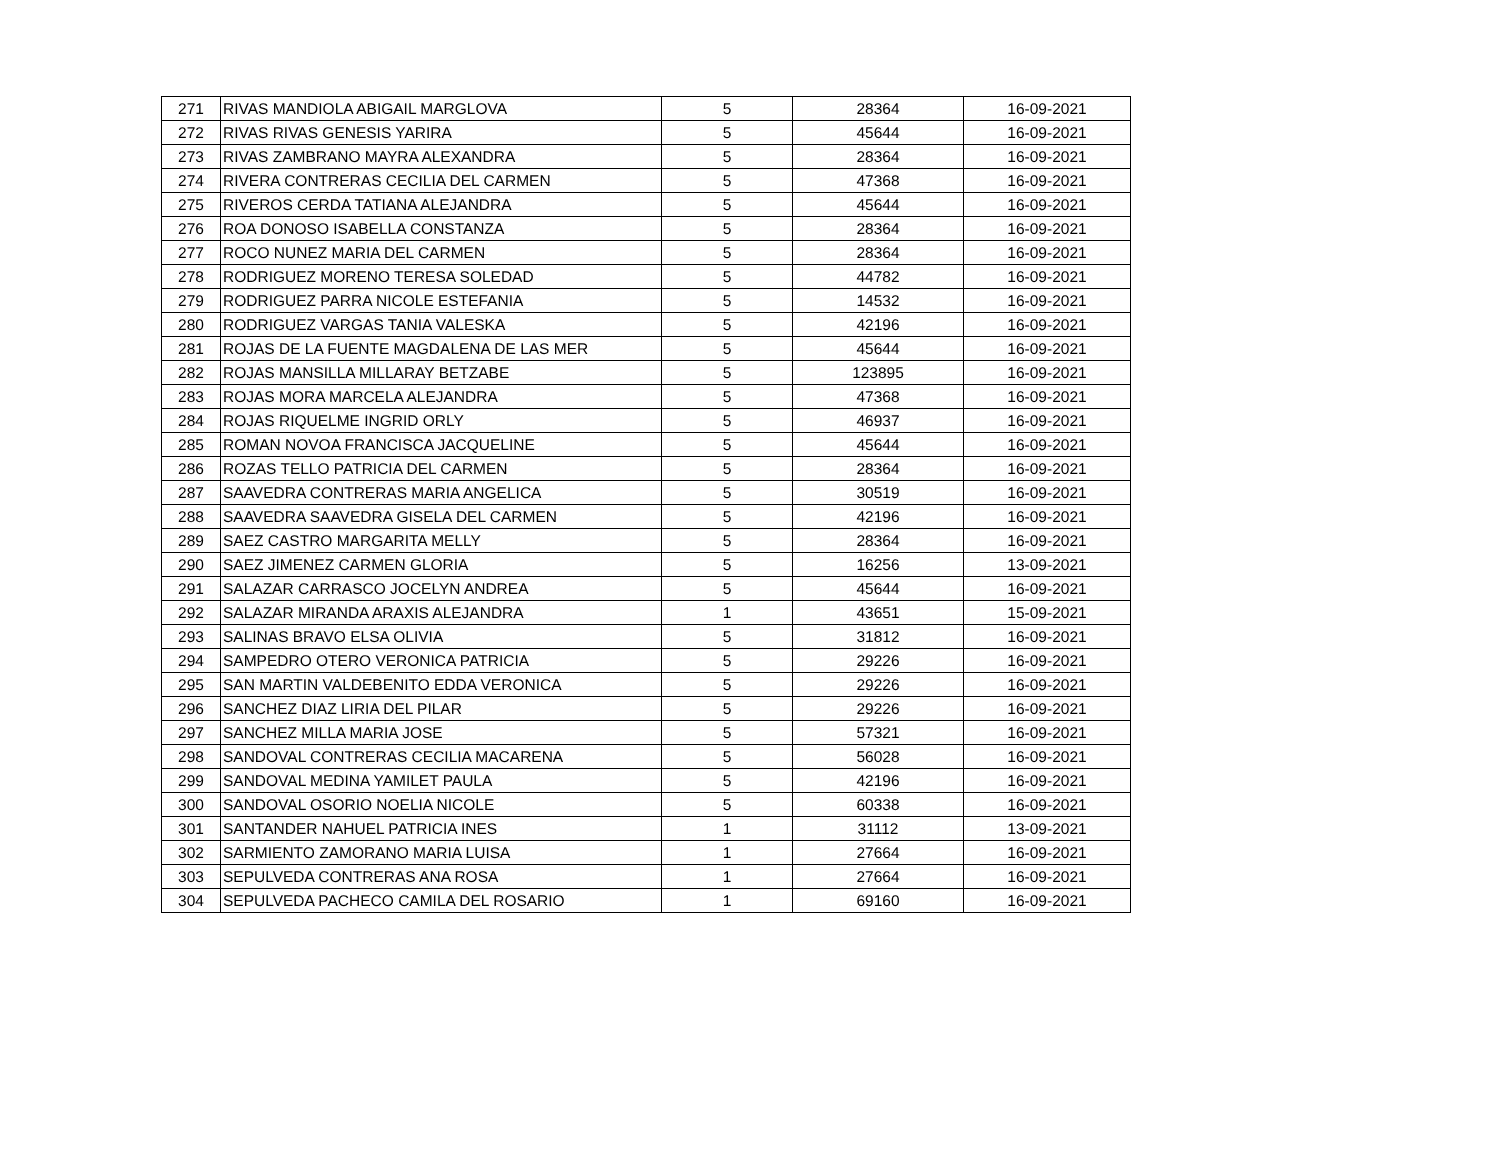| 271 | RIVAS MANDIOLA ABIGAIL MARGLOVA | 5 | 28364 | 16-09-2021 |
| 272 | RIVAS RIVAS GENESIS YARIRA | 5 | 45644 | 16-09-2021 |
| 273 | RIVAS ZAMBRANO MAYRA ALEXANDRA | 5 | 28364 | 16-09-2021 |
| 274 | RIVERA CONTRERAS CECILIA DEL CARMEN | 5 | 47368 | 16-09-2021 |
| 275 | RIVEROS CERDA TATIANA ALEJANDRA | 5 | 45644 | 16-09-2021 |
| 276 | ROA DONOSO ISABELLA CONSTANZA | 5 | 28364 | 16-09-2021 |
| 277 | ROCO NUNEZ MARIA DEL CARMEN | 5 | 28364 | 16-09-2021 |
| 278 | RODRIGUEZ MORENO TERESA SOLEDAD | 5 | 44782 | 16-09-2021 |
| 279 | RODRIGUEZ PARRA NICOLE ESTEFANIA | 5 | 14532 | 16-09-2021 |
| 280 | RODRIGUEZ VARGAS TANIA VALESKA | 5 | 42196 | 16-09-2021 |
| 281 | ROJAS DE LA FUENTE MAGDALENA DE LAS MER | 5 | 45644 | 16-09-2021 |
| 282 | ROJAS MANSILLA MILLARAY BETZABE | 5 | 123895 | 16-09-2021 |
| 283 | ROJAS MORA MARCELA ALEJANDRA | 5 | 47368 | 16-09-2021 |
| 284 | ROJAS RIQUELME INGRID ORLY | 5 | 46937 | 16-09-2021 |
| 285 | ROMAN NOVOA FRANCISCA JACQUELINE | 5 | 45644 | 16-09-2021 |
| 286 | ROZAS TELLO PATRICIA DEL CARMEN | 5 | 28364 | 16-09-2021 |
| 287 | SAAVEDRA CONTRERAS MARIA ANGELICA | 5 | 30519 | 16-09-2021 |
| 288 | SAAVEDRA SAAVEDRA GISELA DEL CARMEN | 5 | 42196 | 16-09-2021 |
| 289 | SAEZ CASTRO MARGARITA MELLY | 5 | 28364 | 16-09-2021 |
| 290 | SAEZ JIMENEZ CARMEN GLORIA | 5 | 16256 | 13-09-2021 |
| 291 | SALAZAR CARRASCO JOCELYN ANDREA | 5 | 45644 | 16-09-2021 |
| 292 | SALAZAR MIRANDA ARAXIS ALEJANDRA | 1 | 43651 | 15-09-2021 |
| 293 | SALINAS BRAVO ELSA OLIVIA | 5 | 31812 | 16-09-2021 |
| 294 | SAMPEDRO OTERO VERONICA PATRICIA | 5 | 29226 | 16-09-2021 |
| 295 | SAN MARTIN VALDEBENITO EDDA VERONICA | 5 | 29226 | 16-09-2021 |
| 296 | SANCHEZ DIAZ LIRIA DEL PILAR | 5 | 29226 | 16-09-2021 |
| 297 | SANCHEZ MILLA MARIA JOSE | 5 | 57321 | 16-09-2021 |
| 298 | SANDOVAL CONTRERAS CECILIA MACARENA | 5 | 56028 | 16-09-2021 |
| 299 | SANDOVAL MEDINA YAMILET PAULA | 5 | 42196 | 16-09-2021 |
| 300 | SANDOVAL OSORIO NOELIA NICOLE | 5 | 60338 | 16-09-2021 |
| 301 | SANTANDER NAHUEL PATRICIA INES | 1 | 31112 | 13-09-2021 |
| 302 | SARMIENTO ZAMORANO MARIA LUISA | 1 | 27664 | 16-09-2021 |
| 303 | SEPULVEDA CONTRERAS ANA ROSA | 1 | 27664 | 16-09-2021 |
| 304 | SEPULVEDA PACHECO CAMILA DEL ROSARIO | 1 | 69160 | 16-09-2021 |